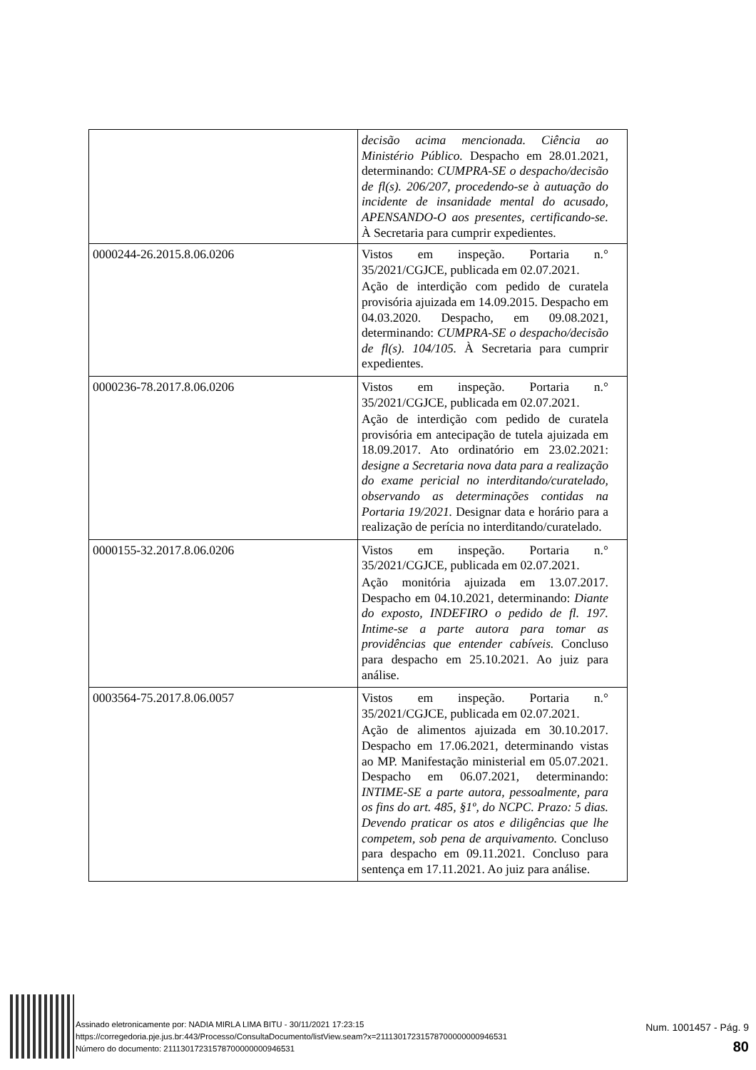| | decisão acima mencionada. Ciência ao Ministério Público. Despacho em 28.01.2021, determinando: CUMPRA-SE o despacho/decisão de fl(s). 206/207, procedendo-se à autuação do incidente de insanidade mental do acusado, APENSANDO-O aos presentes, certificando-se. À Secretaria para cumprir expedientes. |
| 0000244-26.2015.8.06.0206 | Vistos em inspeção. Portaria n.° 35/2021/CGJCE, publicada em 02.07.2021. Ação de interdição com pedido de curatela provisória ajuizada em 14.09.2015. Despacho em 04.03.2020. Despacho, em 09.08.2021, determinando: CUMPRA-SE o despacho/decisão de fl(s). 104/105. À Secretaria para cumprir expedientes. |
| 0000236-78.2017.8.06.0206 | Vistos em inspeção. Portaria n.° 35/2021/CGJCE, publicada em 02.07.2021. Ação de interdição com pedido de curatela provisória em antecipação de tutela ajuizada em 18.09.2017. Ato ordinatório em 23.02.2021: designe a Secretaria nova data para a realização do exame pericial no interditando/curatelado, observando as determinações contidas na Portaria 19/2021. Designar data e horário para a realização de perícia no interditando/curatelado. |
| 0000155-32.2017.8.06.0206 | Vistos em inspeção. Portaria n.° 35/2021/CGJCE, publicada em 02.07.2021. Ação monitória ajuizada em 13.07.2017. Despacho em 04.10.2021, determinando: Diante do exposto, INDEFIRO o pedido de fl. 197. Intime-se a parte autora para tomar as providências que entender cabíveis. Concluso para despacho em 25.10.2021. Ao juiz para análise. |
| 0003564-75.2017.8.06.0057 | Vistos em inspeção. Portaria n.° 35/2021/CGJCE, publicada em 02.07.2021. Ação de alimentos ajuizada em 30.10.2017. Despacho em 17.06.2021, determinando vistas ao MP. Manifestação ministerial em 05.07.2021. Despacho em 06.07.2021, determinando: INTIME-SE a parte autora, pessoalmente, para os fins do art. 485, §1º, do NCPC. Prazo: 5 dias. Devendo praticar os atos e diligências que lhe competem, sob pena de arquivamento. Concluso para despacho em 09.11.2021. Concluso para sentença em 17.11.2021. Ao juiz para análise. |
Assinado eletronicamente por: NADIA MIRLA LIMA BITU - 30/11/2021 17:23:15
https://corregedoria.pje.jus.br:443/Processo/ConsultaDocumento/listView.seam?x=21113017231578700000000946531
Número do documento: 21113017231578700000000946531
Num. 1001457 - Pág. 9
80